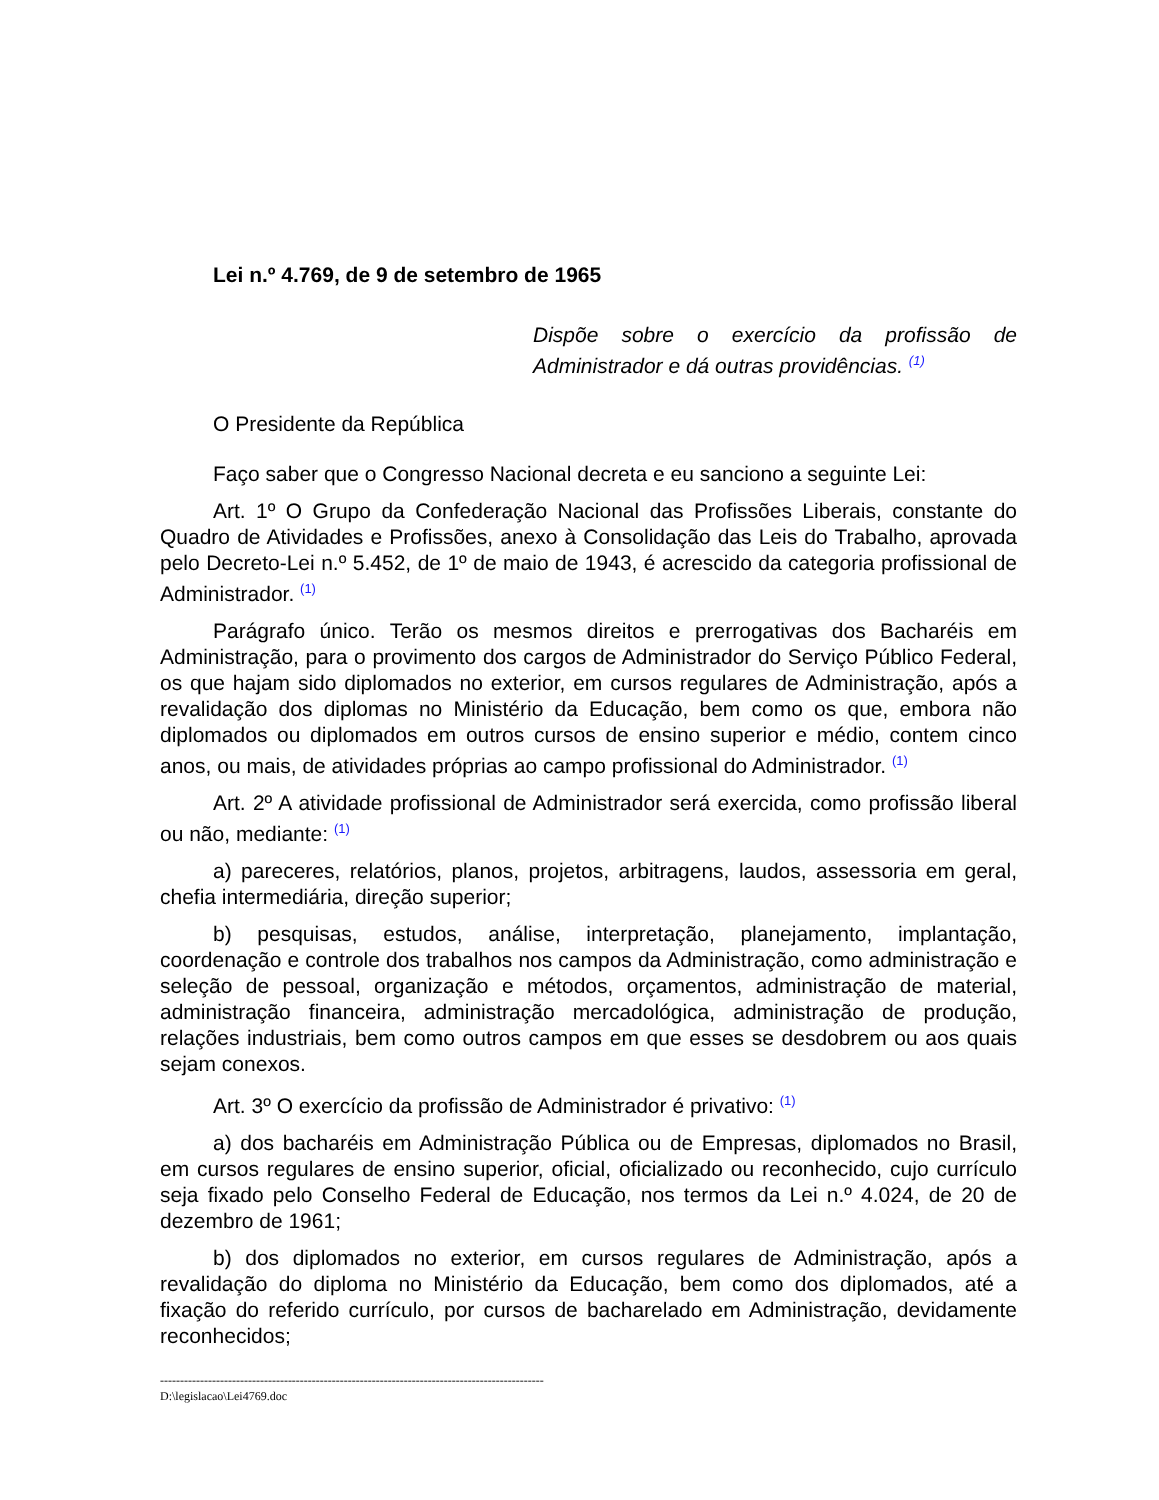Lei n.º 4.769, de 9 de setembro de 1965
Dispõe sobre o exercício da profissão de Administrador e dá outras providências. <sup>(1)</sup>
O Presidente da República
Faço saber que o Congresso Nacional decreta e eu sanciono a seguinte Lei:
Art. 1º O Grupo da Confederação Nacional das Profissões Liberais, constante do Quadro de Atividades e Profissões, anexo à Consolidação das Leis do Trabalho, aprovada pelo Decreto-Lei n.º 5.452, de 1º de maio de 1943, é acrescido da categoria profissional de Administrador. <sup>(1)</sup>
Parágrafo único. Terão os mesmos direitos e prerrogativas dos Bacharéis em Administração, para o provimento dos cargos de Administrador do Serviço Público Federal, os que hajam sido diplomados no exterior, em cursos regulares de Administração, após a revalidação dos diplomas no Ministério da Educação, bem como os que, embora não diplomados ou diplomados em outros cursos de ensino superior e médio, contem cinco anos, ou mais, de atividades próprias ao campo profissional do Administrador. <sup>(1)</sup>
Art. 2º A atividade profissional de Administrador será exercida, como profissão liberal ou não, mediante: <sup>(1)</sup>
a) pareceres, relatórios, planos, projetos, arbitragens, laudos, assessoria em geral, chefia intermediária, direção superior;
b) pesquisas, estudos, análise, interpretação, planejamento, implantação, coordenação e controle dos trabalhos nos campos da Administração, como administração e seleção de pessoal, organização e métodos, orçamentos, administração de material, administração financeira, administração mercadológica, administração de produção, relações industriais, bem como outros campos em que esses se desdobrem ou aos quais sejam conexos.
Art. 3º O exercício da profissão de Administrador é privativo: <sup>(1)</sup>
a) dos bacharéis em Administração Pública ou de Empresas, diplomados no Brasil, em cursos regulares de ensino superior, oficial, oficializado ou reconhecido, cujo currículo seja fixado pelo Conselho Federal de Educação, nos termos da Lei n.º 4.024, de 20 de dezembro de 1961;
b) dos diplomados no exterior, em cursos regulares de Administração, após a revalidação do diploma no Ministério da Educação, bem como dos diplomados, até a fixação do referido currículo, por cursos de bacharelado em Administração, devidamente reconhecidos;
------------------------------------------------------------------------------------------------
D:\legislacao\Lei4769.doc